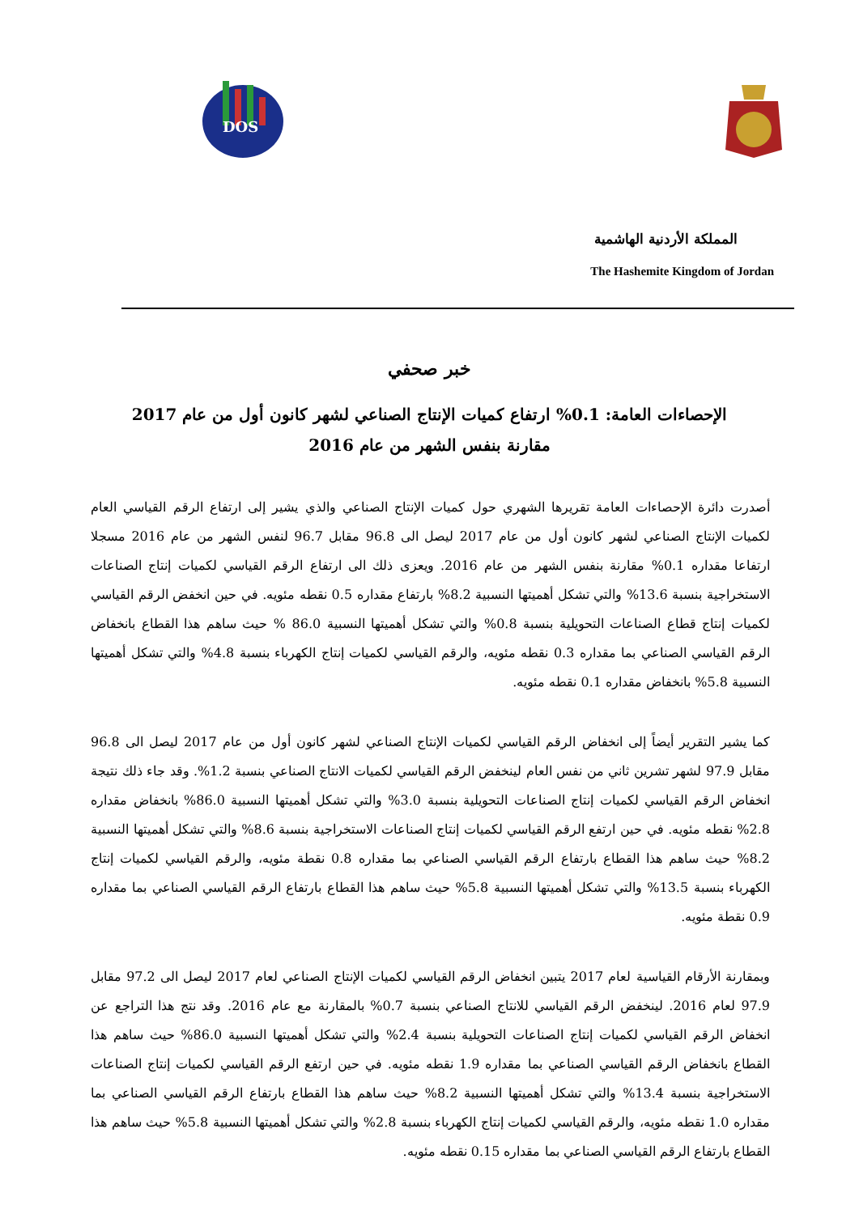DOS
المملكة الأردنية الهاشمية
The Hashemite Kingdom of Jordan
خبر صحفي
الإحصاءات العامة: 0.1% ارتفاع كميات الإنتاج الصناعي لشهر كانون أول من عام 2017
مقارنة بنفس الشهر من عام 2016
أصدرت دائرة الإحصاءات العامة تقريرها الشهري حول كميات الإنتاج الصناعي والذي يشير إلى ارتفاع الرقم القياسي العام لكميات الإنتاج الصناعي لشهر كانون أول من عام 2017 ليصل الى 96.8 مقابل 96.7 لنفس الشهر من عام 2016 مسجلا ارتفاعا مقداره 0.1% مقارنة بنفس الشهر من عام 2016. ويعزى ذلك الى ارتفاع الرقم القياسي لكميات إنتاج الصناعات الاستخراجية بنسبة 13.6% والتي تشكل أهميتها النسبية 8.2% بارتفاع مقداره 0.5 نقطه مئويه. في حين انخفض الرقم القياسي لكميات إنتاج قطاع الصناعات التحويلية بنسبة 0.8% والتي تشكل أهميتها النسبية 86.0 % حيث ساهم هذا القطاع بانخفاض الرقم القياسي الصناعي بما مقداره 0.3 نقطه مئويه، والرقم القياسي لكميات إنتاج الكهرباء بنسبة 4.8% والتي تشكل أهميتها النسبية 5.8% بانخفاض مقداره 0.1 نقطه مئويه.
كما يشير التقرير أيضاً إلى انخفاض الرقم القياسي لكميات الإنتاج الصناعي لشهر كانون أول من عام 2017 ليصل الى 96.8 مقابل 97.9 لشهر تشرين ثاني من نفس العام لينخفض الرقم القياسي لكميات الانتاج الصناعي بنسبة 1.2%. وقد جاء ذلك نتيجة انخفاض الرقم القياسي لكميات إنتاج الصناعات التحويلية بنسبة 3.0% والتي تشكل أهميتها النسبية 86.0% بانخفاض مقداره 2.8% نقطه مئويه. في حين ارتفع الرقم القياسي لكميات إنتاج الصناعات الاستخراجية بنسبة 8.6% والتي تشكل أهميتها النسبية 8.2% حيث ساهم هذا القطاع بارتفاع الرقم القياسي الصناعي بما مقداره 0.8 نقطة مئويه، والرقم القياسي لكميات إنتاج الكهرباء بنسبة 13.5% والتي تشكل أهميتها النسبية 5.8% حيث ساهم هذا القطاع بارتفاع الرقم القياسي الصناعي بما مقداره 0.9 نقطة مئويه.
وبمقارنة الأرقام القياسية لعام 2017 يتبين انخفاض الرقم القياسي لكميات الإنتاج الصناعي لعام 2017 ليصل الى 97.2 مقابل 97.9 لعام 2016. لينخفض الرقم القياسي للانتاج الصناعي بنسبة 0.7% بالمقارنة مع عام 2016. وقد نتج هذا التراجع عن انخفاض الرقم القياسي لكميات إنتاج الصناعات التحويلية بنسبة 2.4% والتي تشكل أهميتها النسبية 86.0% حيث ساهم هذا القطاع بانخفاض الرقم القياسي الصناعي بما مقداره 1.9 نقطه مئويه. في حين ارتفع الرقم القياسي لكميات إنتاج الصناعات الاستخراجية بنسبة 13.4% والتي تشكل أهميتها النسبية 8.2% حيث ساهم هذا القطاع بارتفاع الرقم القياسي الصناعي بما مقداره 1.0 نقطه مئويه، والرقم القياسي لكميات إنتاج الكهرباء بنسبة 2.8% والتي تشكل أهميتها النسبية 5.8% حيث ساهم هذا القطاع بارتفاع الرقم القياسي الصناعي بما مقداره 0.15 نقطه مئويه.